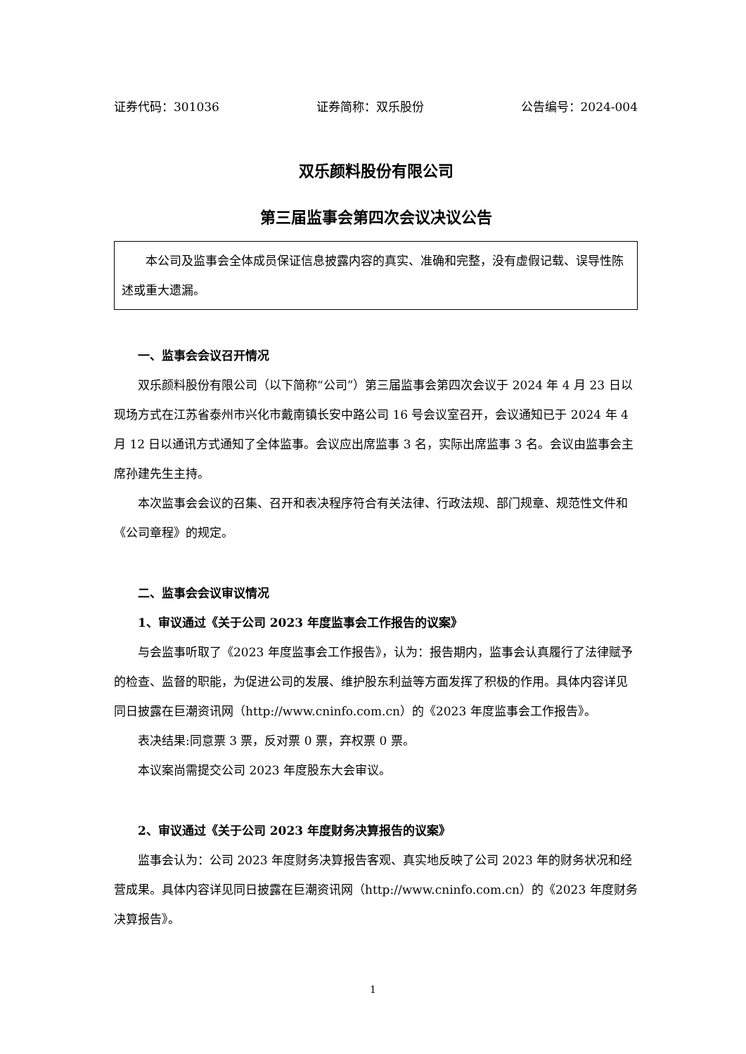证券代码：301036 证券简称：双乐股份 公告编号：2024-004
双乐颜料股份有限公司
第三届监事会第四次会议决议公告
本公司及监事会全体成员保证信息披露内容的真实、准确和完整，没有虚假记载、误导性陈述或重大遗漏。
一、监事会会议召开情况
双乐颜料股份有限公司（以下简称“公司”）第三届监事会第四次会议于 2024 年 4 月 23 日以现场方式在江苏省泰州市兴化市戴南镇长安中路公司 16 号会议室召开，会议通知已于 2024 年 4 月 12 日以通讯方式通知了全体监事。会议应出席监事 3 名，实际出席监事 3 名。会议由监事会主席孙建先生主持。
本次监事会会议的召集、召开和表决程序符合有关法律、行政法规、部门规章、规范性文件和《公司章程》的规定。
二、监事会会议审议情况
1、审议通过《关于公司 2023 年度监事会工作报告的议案》
与会监事听取了《2023 年度监事会工作报告》，认为：报告期内，监事会认真履行了法律赋予的检查、监督的职能，为促进公司的发展、维护股东利益等方面发挥了积极的作用。具体内容详见同日披露在巨潮资讯网（http://www.cninfo.com.cn）的《2023 年度监事会工作报告》。
表决结果:同意票 3 票，反对票 0 票，弃权票 0 票。
本议案尚需提交公司 2023 年度股东大会审议。
2、审议通过《关于公司 2023 年度财务决算报告的议案》
监事会认为：公司 2023 年度财务决算报告客观、真实地反映了公司 2023 年的财务状况和经营成果。具体内容详见同日披露在巨潮资讯网（http://www.cninfo.com.cn）的《2023 年度财务决算报告》。
1